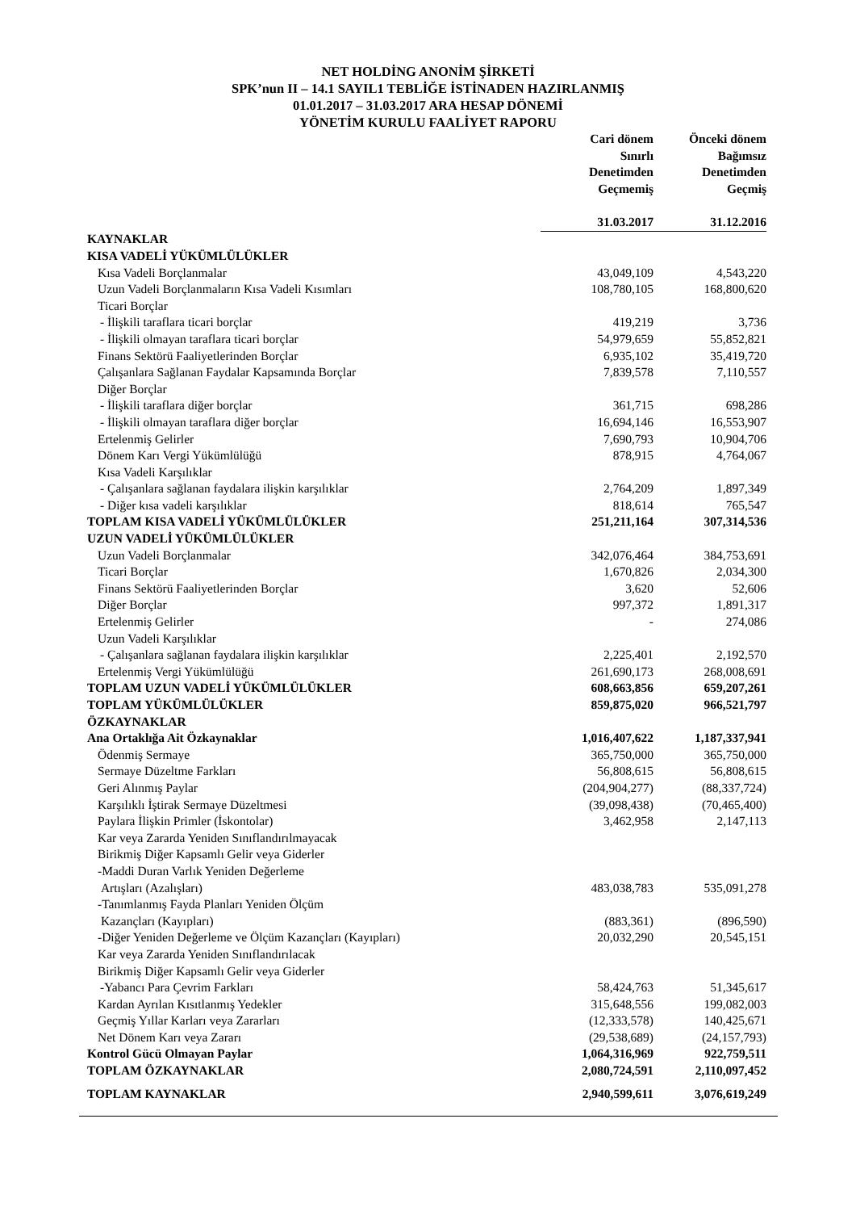NET HOLDİNG ANONİM ŞİRKETİ
SPK’nun II – 14.1 SAYIL1 TEBLİĞE İSTİNADEN HAZIRLANMIŞ
01.01.2017 – 31.03.2017 ARA HESAP DÖNEMİ
YÖNETİM KURULU FAALİYET RAPORU
| | Cari dönem Sınırlı Denetimden Geçmemiş | Önceki dönem Bağımsız Denetimden Geçmiş |
| --- | --- | --- |
| | 31.03.2017 | 31.12.2016 |
| KAYNAKLAR | | |
| KISA VADELİ YÜKÜMLÜLÜKLER | | |
| Kısa Vadeli Borçlanmalar | 43,049,109 | 4,543,220 |
| Uzun Vadeli Borçlanmaların Kısa Vadeli Kısımları | 108,780,105 | 168,800,620 |
| Ticari Borçlar | | |
| - İlişkili taraflara ticari borçlar | 419,219 | 3,736 |
| - İlişkili olmayan taraflara ticari borçlar | 54,979,659 | 55,852,821 |
| Finans Sektörü Faaliyetlerinden Borçlar | 6,935,102 | 35,419,720 |
| Çalışanlara Sağlanan Faydalar Kapsamında Borçlar | 7,839,578 | 7,110,557 |
| Diğer Borçlar | | |
| - İlişkili taraflara diğer borçlar | 361,715 | 698,286 |
| - İlişkili olmayan taraflara diğer borçlar | 16,694,146 | 16,553,907 |
| Ertelenmiş Gelirler | 7,690,793 | 10,904,706 |
| Dönem Karı Vergi Yükümlülüğü | 878,915 | 4,764,067 |
| Kısa Vadeli Karşılıklar | | |
| - Çalışanlara sağlanan faydalara ilişkin karşılıklar | 2,764,209 | 1,897,349 |
| - Diğer kısa vadeli karşılıklar | 818,614 | 765,547 |
| TOPLAM KISA VADELİ YÜKÜMLÜLÜKLER | 251,211,164 | 307,314,536 |
| UZUN VADELİ YÜKÜMLÜLÜKLER | | |
| Uzun Vadeli Borçlanmalar | 342,076,464 | 384,753,691 |
| Ticari Borçlar | 1,670,826 | 2,034,300 |
| Finans Sektörü Faaliyetlerinden Borçlar | 3,620 | 52,606 |
| Diğer Borçlar | 997,372 | 1,891,317 |
| Ertelenmiş Gelirler | - | 274,086 |
| Uzun Vadeli Karşılıklar | | |
| - Çalışanlara sağlanan faydalara ilişkin karşılıklar | 2,225,401 | 2,192,570 |
| Ertelenmiş Vergi Yükümlülüğü | 261,690,173 | 268,008,691 |
| TOPLAM UZUN VADELİ YÜKÜMLÜLÜKLER | 608,663,856 | 659,207,261 |
| TOPLAM YÜKÜMLÜLÜKLER | 859,875,020 | 966,521,797 |
| ÖZKAYNAKLAR | | |
| Ana Ortaklığa Ait Özkaynaklar | 1,016,407,622 | 1,187,337,941 |
| Ödenmiş Sermaye | 365,750,000 | 365,750,000 |
| Sermaye Düzeltme Farkları | 56,808,615 | 56,808,615 |
| Geri Alınmış Paylar | (204,904,277) | (88,337,724) |
| Karşılıklı İştirak Sermaye Düzeltmesi | (39,098,438) | (70,465,400) |
| Paylara İlişkin Primler (İskontolar) | 3,462,958 | 2,147,113 |
| Kar veya Zararda Yeniden Sınıflandırılmayacak Birikmiş Diğer Kapsamlı Gelir veya Giderler | | |
| -Maddi Duran Varlık Yeniden Değerleme Artışları (Azalışları) | 483,038,783 | 535,091,278 |
| -Tanımlanmış Fayda Planları Yeniden Ölçüm Kazançları (Kayıpları) | (883,361) | (896,590) |
| -Diğer Yeniden Değerleme ve Ölçüm Kazançları (Kayıpları) | 20,032,290 | 20,545,151 |
| Kar veya Zararda Yeniden Sınıflandırılacak Birikmiş Diğer Kapsamlı Gelir veya Giderler | | |
| -Yabancı Para Çevrim Farkları | 58,424,763 | 51,345,617 |
| Kardan Ayrılan Kısıtlanmış Yedekler | 315,648,556 | 199,082,003 |
| Geçmiş Yıllar Karları veya Zararları | (12,333,578) | 140,425,671 |
| Net Dönem Karı veya Zararı | (29,538,689) | (24,157,793) |
| Kontrol Gücü Olmayan Paylar | 1,064,316,969 | 922,759,511 |
| TOPLAM ÖZKAYNAKLAR | 2,080,724,591 | 2,110,097,452 |
| TOPLAM KAYNAKLAR | 2,940,599,611 | 3,076,619,249 |